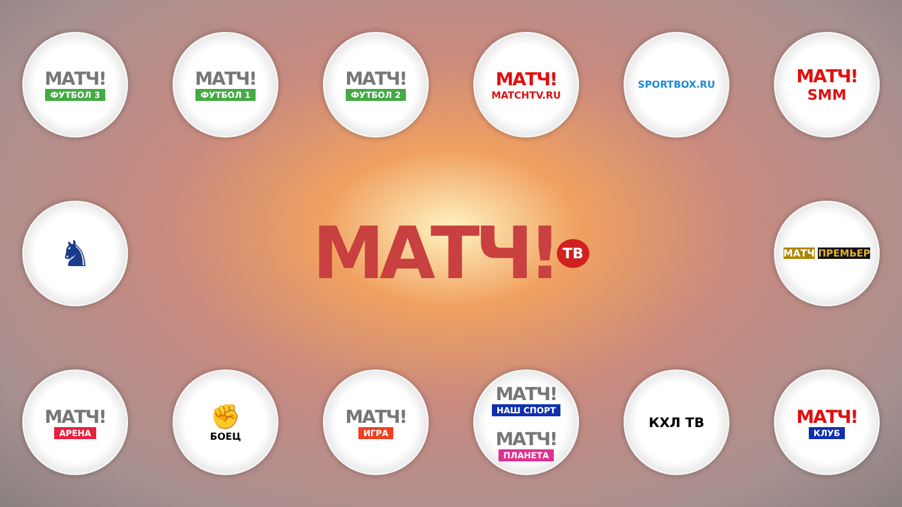МАТЧ!
ФУТБОЛ 3
МАТЧ!
ФУТБОЛ 1
МАТЧ!
ФУТБОЛ 2
МАТЧ!
MATCHTV.RU
SPORTBOX.RU
МАТЧ!
SMM
♞
МАТЧ!<sub>ТВ</sub>
МАТЧ ПРЕМЬЕР
МАТЧ!
АРЕНА
✊
БОЕЦ
МАТЧ!
ИГРА
МАТЧ!
НАШ СПОРТ
МАТЧ!
ПЛАНЕТА
КХЛ ТВ
МАТЧ!
КЛУБ